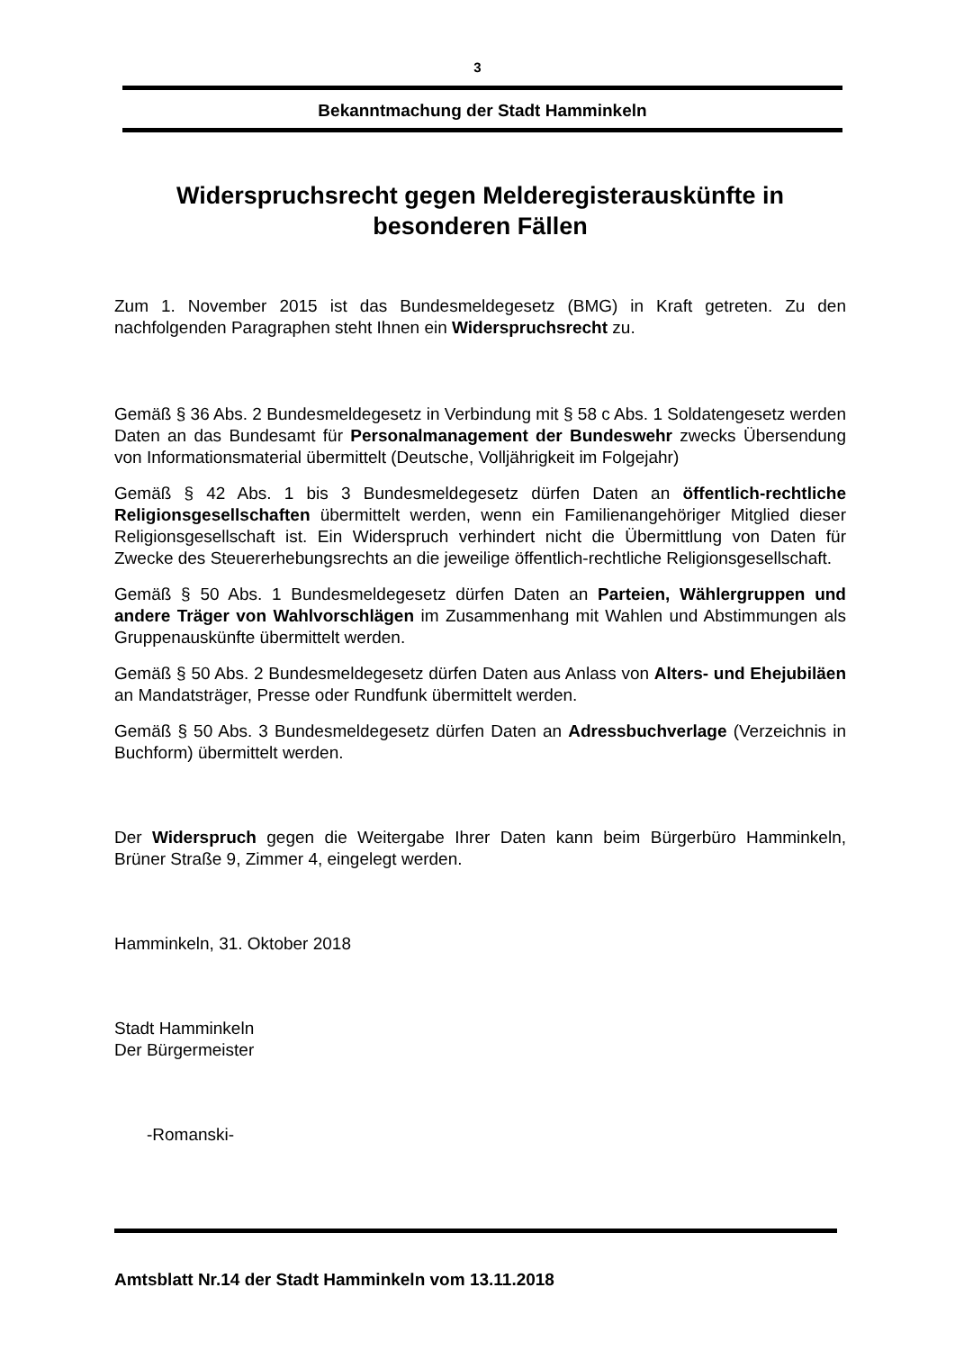3
Bekanntmachung der Stadt Hamminkeln
Widerspruchsrecht gegen Melderegisterauskünfte in besonderen Fällen
Zum 1. November 2015 ist das Bundesmeldegesetz (BMG) in Kraft getreten. Zu den nachfolgenden Paragraphen steht Ihnen ein Widerspruchsrecht zu.
Gemäß § 36 Abs. 2 Bundesmeldegesetz in Verbindung mit § 58 c Abs. 1 Soldatengesetz werden Daten an das Bundesamt für Personalmanagement der Bundeswehr zwecks Übersendung von Informationsmaterial übermittelt (Deutsche, Volljährigkeit im Folgejahr)
Gemäß § 42 Abs. 1 bis 3 Bundesmeldegesetz dürfen Daten an öffentlich-rechtliche Religionsgesellschaften übermittelt werden, wenn ein Familienangehöriger Mitglied dieser Religionsgesellschaft ist. Ein Widerspruch verhindert nicht die Übermittlung von Daten für Zwecke des Steuererhebungsrechts an die jeweilige öffentlich-rechtliche Religionsgesellschaft.
Gemäß § 50 Abs. 1 Bundesmeldegesetz dürfen Daten an Parteien, Wählergruppen und andere Träger von Wahlvorschlägen im Zusammenhang mit Wahlen und Abstimmungen als Gruppenauskünfte übermittelt werden.
Gemäß § 50 Abs. 2 Bundesmeldegesetz dürfen Daten aus Anlass von Alters- und Ehejubiläen an Mandatsträger, Presse oder Rundfunk übermittelt werden.
Gemäß § 50 Abs. 3 Bundesmeldegesetz dürfen Daten an Adressbuchverlage (Verzeichnis in Buchform) übermittelt werden.
Der Widerspruch gegen die Weitergabe Ihrer Daten kann beim Bürgerbüro Hamminkeln, Brüner Straße 9, Zimmer 4, eingelegt werden.
Hamminkeln, 31. Oktober 2018
Stadt Hamminkeln
Der Bürgermeister
-Romanski-
Amtsblatt Nr.14 der Stadt Hamminkeln vom 13.11.2018